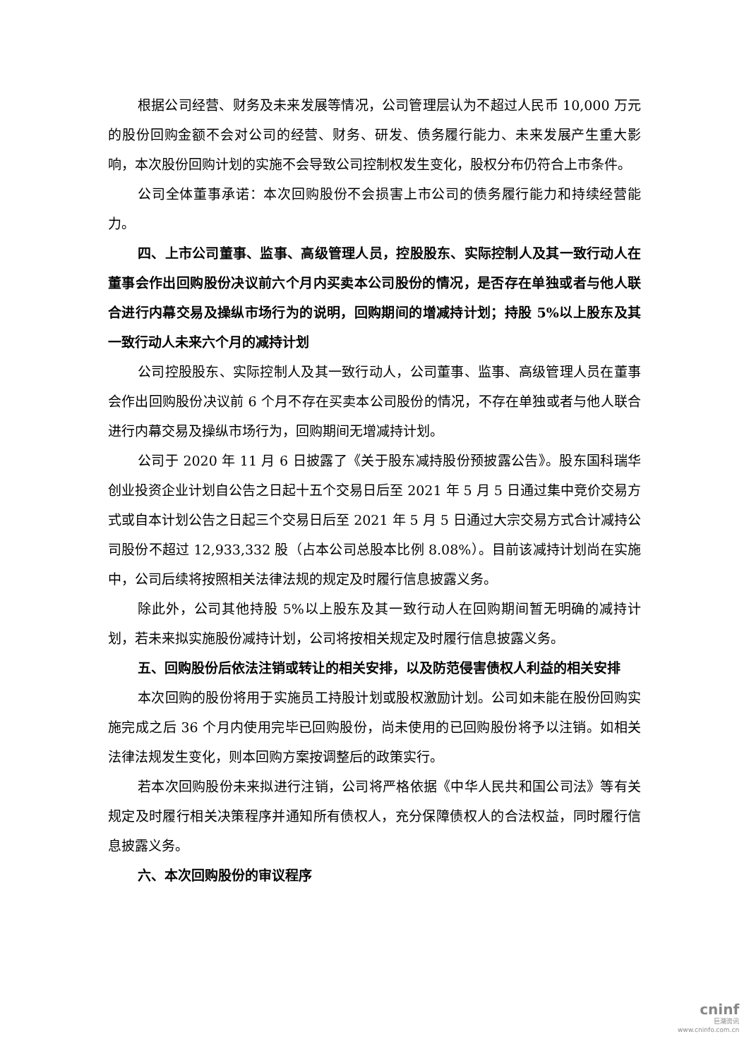根据公司经营、财务及未来发展等情况，公司管理层认为不超过人民币 10,000 万元的股份回购金额不会对公司的经营、财务、研发、债务履行能力、未来发展产生重大影响，本次股份回购计划的实施不会导致公司控制权发生变化，股权分布仍符合上市条件。
公司全体董事承诺：本次回购股份不会损害上市公司的债务履行能力和持续经营能力。
四、上市公司董事、监事、高级管理人员，控股股东、实际控制人及其一致行动人在董事会作出回购股份决议前六个月内买卖本公司股份的情况，是否存在单独或者与他人联合进行内幕交易及操纵市场行为的说明，回购期间的增减持计划；持股 5%以上股东及其一致行动人未来六个月的减持计划
公司控股股东、实际控制人及其一致行动人，公司董事、监事、高级管理人员在董事会作出回购股份决议前 6 个月不存在买卖本公司股份的情况，不存在单独或者与他人联合进行内幕交易及操纵市场行为，回购期间无增减持计划。
公司于 2020 年 11 月 6 日披露了《关于股东减持股份预披露公告》。股东国科瑞华创业投资企业计划自公告之日起十五个交易日后至 2021 年 5 月 5 日通过集中竞价交易方式或自本计划公告之日起三个交易日后至 2021 年 5 月 5 日通过大宗交易方式合计减持公司股份不超过 12,933,332 股（占本公司总股本比例 8.08%）。目前该减持计划尚在实施中，公司后续将按照相关法律法规的规定及时履行信息披露义务。
除此外，公司其他持股 5%以上股东及其一致行动人在回购期间暂无明确的减持计划，若未来拟实施股份减持计划，公司将按相关规定及时履行信息披露义务。
五、回购股份后依法注销或转让的相关安排，以及防范侵害债权人利益的相关安排
本次回购的股份将用于实施员工持股计划或股权激励计划。公司如未能在股份回购实施完成之后 36 个月内使用完毕已回购股份，尚未使用的已回购股份将予以注销。如相关法律法规发生变化，则本回购方案按调整后的政策实行。
若本次回购股份未来拟进行注销，公司将严格依据《中华人民共和国公司法》等有关规定及时履行相关决策程序并通知所有债权人，充分保障债权人的合法权益，同时履行信息披露义务。
六、本次回购股份的审议程序
cninf
巨潮资讯
www.cninfo.com.cn